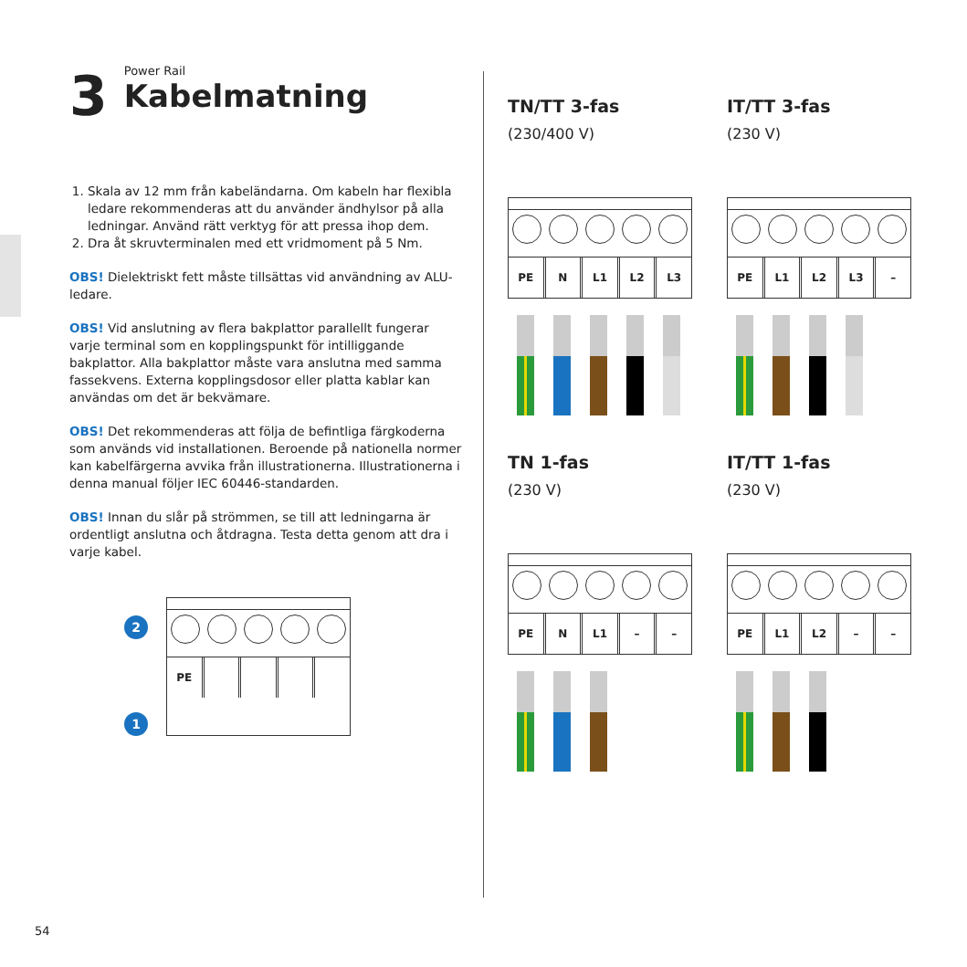3 Power Rail
Kabelmatning
1. Skala av 12 mm från kabeländarna. Om kabeln har flexibla ledare rekommenderas att du använder ändhylsor på alla ledningar. Använd rätt verktyg för att pressa ihop dem.
2. Dra åt skruvterminalen med ett vridmoment på 5 Nm.
OBS! Dielektriskt fett måste tillsättas vid användning av ALU-ledare.
OBS! Vid anslutning av flera bakplattor parallellt fungerar varje terminal som en kopplingspunkt för intilliggande bakplattor. Alla bakplattor måste vara anslutna med samma fassekvens. Externa kopplingsdosor eller platta kablar kan användas om det är bekvämare.
OBS! Det rekommenderas att följa de befintliga färgkoderna som används vid installationen. Beroende på nationella normer kan kabelfärgerna avvika från illustrationerna. Illustrationerna i denna manual följer IEC 60446-standarden.
OBS! Innan du slår på strömmen, se till att ledningarna är ordentligt anslutna och åtdragna. Testa detta genom att dra i varje kabel.
2
1
PE
TN/TT 3-fas
(230/400 V)
PE N L1 L2 L3
IT/TT 3-fas
(230 V)
PE L1 L2 L3 –
TN 1-fas
(230 V)
PE N L1 – –
IT/TT 1-fas
(230 V)
PE L1 L2 – –
54